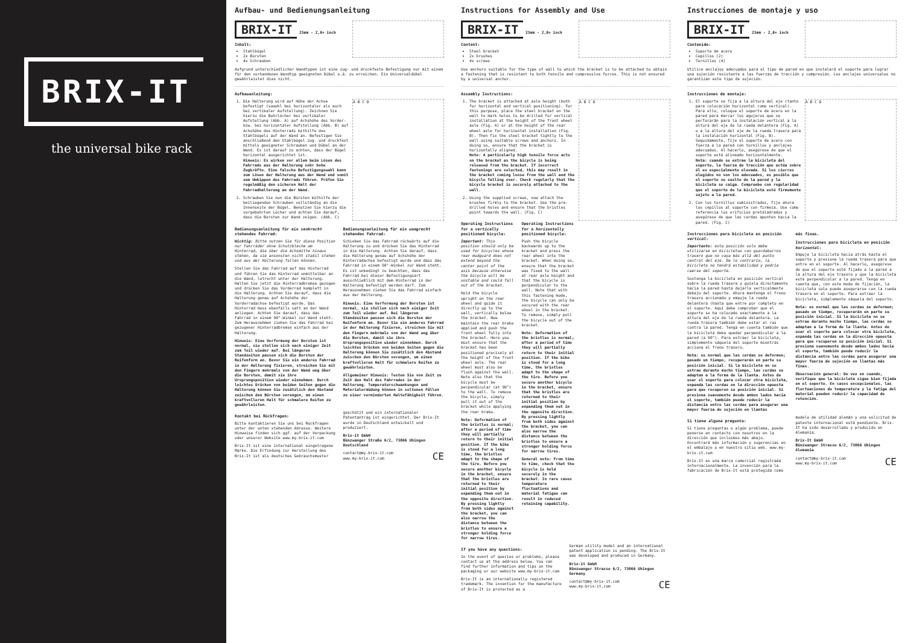BRIX-IT
the universal bike rack
Aufbau- und Bedienungsanleitung
BRIX-IT 25mm - 2,8+ inch
Inhalt:
Stahlbügel
2x Bürsten
4x Schrauben
Aufgrund unterschiedlicher Wandtypen ist eine zug- und druckfeste Befestigung nur mit einem für den vorhandenen Wandtyp geeigneten Dübel o.ä. zu erreichen. Ein Universaldübel gewährleistet dies nicht.
Aufbauanleitung:
A B C D
1. Die Halterung wird auf Höhe der Achse befestigt (sowohl bei horizontaler als auch bei vertikaler Aufstellung). Zeichnen Sie hierzu die Bohrlöcher bei vertikaler Aufstellung (Abb. A) auf Achshöhe des Vorder- bzw. bei horizontaler Aufstellung (Abb. B) auf Achshöhe des Hinterrads mithilfe des Stahlbügels auf der Wand an. Befestigen Sie anschließend den Stahlbügel zug- und druckfest mittels geeigneter Schrauben und Dübel an der Wand. Es ist darauf zu achten, dass der Bügel horizontal ausgerichtet ist.
Hinweis: Es wirken vor allem beim Lösen des Fahrrads aus der Halterung sehr hohe Zugkräfte. Eine falsche Befestigungswahl kann zum Lösen der Halterung aus der Wand und somit zum Umkippen des Fahrrads führen. Prüfen Sie regelmäßig den sicheren Halt der Fahrradhalterung an der Wand.
2. Schrauben Sie nun die Bürsten mithilfe der beiliegenden Schrauben vollständig an die Innenseite der Bügel. Benutzen Sie hierzu die vorgebohrten Löcher und achten Sie darauf, dass die Borsten zur Wand zeigen. (Abb. C)
Bedienungsanleitung für ein senkrecht stehendes Fahrrad:
Wichtig: Bitte nutzen Sie für diese Position nur Fahrräder ohne Schutzbleche am Hinterrad, die über die Achsmitte hinaus stehen, da sie ansonsten nicht stabil stehen und aus der Halterung fallen können.
Stellen Sie das Fahrrad auf das Hinterrad und führen Sie das Hinterrad unmittelbar an die Wand, lotrecht unter der Halterung. Halten Sie jetzt die Hinterradbremse gezogen und drücken Sie das Vorderrad komplett in die Halterung. Achten Sie darauf, dass die Halterung genau auf Achshöhe der Vorderradachse befestigt wurde. Das Hinterrad muss ebenfalls satt an der Wand anliegen. Achten Sie darauf, dass das Fahrrad in einem 90°-Winkel zur Wand steht. Zum Herausnehmen ziehen Sie das Fahrrad bei gezogener Hinterradbremse einfach aus der Halterung.
Hinweis: Eine Verformung der Borsten ist normal, sie stellen sich nach einiger Zeit zum Teil wieder auf. Bei längeren Standzeiten passen sich die Borsten der Reifenform an. Bevor Sie ein anderes Fahrrad in der Halterung fixieren, streichen Sie mit den Fingern mehrmals von der Wand weg über die Borsten, damit sie ihre Ursprungsposition wieder einnehmen. Durch leichtes Drücken von beiden Seiten gegen die Halterung können Sie zusätzlich den Abstand zwischen den Bürsten verengen, um einen kraftvolleren Halt für schmalere Reifen zu gewährleisten.
Bedienungsanleitung für ein waagrecht stehendes Fahrrad:
Schieben Sie das Fahrrad rückwärts auf die Halterung zu und drücken Sie das Hinterrad in die Halterung. Achten Sie darauf, dass die Halterung genau auf Achshöhe der Hinterradachse befestigt wurde und dass das Fahrrad in einem 90°-Winkel zur Wand steht. Es ist unbedingt zu beachten, dass das Fahrrad bei dieser Befestigungsart ausschließlich mit dem Hinterrad in der Halterung befestigt werden darf. Zum Herausnehmen ziehen Sie das Fahrrad einfach aus der Halterung.
Hinweis: Eine Verformung der Borsten ist normal, sie stellen sich nach einiger Zeit zum Teil wieder auf. Bei längeren Standzeiten passen sich die Borsten der Reifenform an. Bevor Sie ein anderes Fahrrad in der Halterung fixieren, streichen Sie mit den Fingern mehrmals von der Wand weg über die Borsten, damit sie ihre Ursprungsposition wieder einnehmen. Durch leichtes Drücken von beiden Seiten gegen die Halterung können Sie zusätzlich den Abstand zwischen den Bürsten verengen, um einen kraftvolleren Halt für schmalere Reifen zu gewährleisten.
Allgemeiner Hinweis: Testen Sie von Zeit zu Zeit den Halt des Fahrrades in der Halterung. Temperaturschwankungen und Materialermüdung können in seltenen Fällen zu einer verminderten Haltefähigkeit führen.
Kontakt bei Rückfragen:
Bitte kontaktieren Sie uns bei Rückfragen unter der unten stehenden Adresse. Weitere Hinweise finden sich ggf. auf der Verpackung oder unserer Website www.my-brix-it.com
Brix-It ist eine international eingetragene Marke. Die Erfindung zur Herstellung des Brix-It ist als deutsches Gebrauchsmuster
geschützt und ein internationaler Patentantrag ist eingerichtet. Der Brix-It wurde in Deutschland entwickelt und produziert.
Brix-it GmbH
Bünzwanger Straße 6/2, 73066 Uhingen Deutschland
CE
contact@my-brix-it.com
www.my-brix-it.com
Instructions for Assembly and Use
BRIX-IT 25mm - 2,8+ inch
Content:
Steel bracket
2x brushes
4x screws
Use anchors suitable for the type of wall to which the bracket is to be attached to obtain a fastening that is resistant to both tensile and compressive forces. This is not ensured by a universal anchor.
Assembly Instructions:
A B C D
1. The bracket is attached at axle height (both for horizontal and vertical positioning). For this purpose, place the steel bracket on the wall to mark holes to be drilled for vertical installation at the height of the front wheel axle (Fig. A) or at the height of the rear wheel axle for horizontal installation (Fig. B). Then fix the steel bracket tightly to the wall using suitable screws and anchors. In doing so, ensure that the bracket is horizontally aligned.
Note: A particularly high tensile force acts on the bracket as the bicycle is being released from the bracket. If incorrect fastenings are selected, this may result in the bracket coming loose from the wall and the bicycle falling over. Check regularly that the bicycle bracket is securely attached to the wall.
2. Using the supplied screws, now attach the brushes firmly to the bracket. Use the pre-drilled holes and ensure that the bristles point towards the wall. (Fig. C)
Operating Instructions for a vertically positioned bicycle:
Important: This position should only be used for bicycles whose rear mudguard does not extend beyond the center point of the axis because otherwise the bicycle will be unstable and could fall out of the bracket.
Hold the bicycle upright on the rear wheel and guide it directly up to the wall, vertically below the bracket. Now maintain the rear brake applied and push the front wheel fully into the bracket. Here you must ensure that the bracket has been positioned precisely at the height of the front wheel axle. The rear wheel must also be flush against the wall. Note also that the bicycle must be perpendicular (at 90°) to the wall. To remove the bicycle, simply pull it out of the bracket while applying the rear brake.
Note: Deformation of the bristles is normal; after a period of time they will partially return to their initial position. If the bike is stood for a long time, the bristles adapt to the shape of the tire. Before you secure another bicycle in the bracket, ensure that the bristles are returned to their initial position by expanding them out in the opposite direction. By pressing lightly from both sides against the bracket, you can also narrow the distance between the bristles to ensure a stronger holding force for narrow tires.
Operating Instructions for a horizontally positioned bicycle:
Push the bicycle backwards up to the bracket and press the rear wheel into the bracket. When doing so, ensure that the bracket was fixed to the wall at rear axle height and that the bicycle is perpendicular to the wall. Note that with this fastening mode, the bicycle can only be secured with the rear wheel in the bracket. To remove, simply pull the bicycle out of the bracket.
Note: Deformation of the bristles is normal; after a period of time they will partially return to their initial position. If the bike is stood for a long time, the bristles adapt to the shape of the tire. Before you secure another bicycle in the bracket, ensure that the bristles are returned to their initial position by expanding them out in the opposite direction. By pressing lightly from both sides against the bracket, you can also narrow the distance between the bristles to ensure a stronger holding force for narrow tires.
General note: From time to time, check that the bicycle is held securely in the bracket. In rare cases temperature fluctuations and material fatigue can result in reduced retaining capability.
If you have any questions:
In the event of queries or problems, please contact us at the address below. You can find further information and tips on the packaging or our website www.my-brix-it.com
Brix-It is an internationally registered trademark. The invention for the manufacture of Brix-It is protected as a
German utility model and an international patent application is pending. The Brix-It was developed and produced in Germany.
Brix-it GmbH
Bünzwanger Strasse 6/2, 73066 Uhingen Germany
CE
contact@my-brix-it.com
www.my-brix-it.com
Instrucciones de montaje y uso
BRIX-IT 25mm - 2,8+ inch
Contenido:
Soporte de acero
Cepillos (2)
Tornillos (4)
Utilice anclajes adecuados para el tipo de pared en que instalará el soporte para lograr una sujeción resistente a las fuerzas de tracción y compresión. Los anclajes universales no garantizan este tipo de sujeción.
Instrucciones de montaje:
A B C D
1. El soporte se fija a la altura del eje (tanto para colocación horizontal como vertical). Para ello, coloque el soporte de acero en la pared para marcar los agujeros que se perforarán para la instalación vertical a la altura del eje de la rueda delantera (Fig. A) o a la altura del eje de la rueda trasera para la instalación horizontal (Fig. B). Seguidamente, fije el soporte de acero con fuerza a la pared con tornillos y anclajes adecuados. Al hacerlo, asegúrese de que el soporte esté alineado horizontalmente.
Nota: cuando se extrae la bicicleta del soporte, la fuerza de tracción que actúa sobre él es especialmente elevada. Si los cierres elegidos no son los adecuados, es posible que el soporte se suelte de la pared y la bicicleta se caiga. Compruebe con regularidad que el soporte de la bicicleta esté firmemente sujeto a la pared.
2. Con los tornillos suministrados, fije ahora los cepillos al soporte con firmeza. Use como referencia los orificios pretaladrados y asegúrese de que las cerdas apunten hacia la pared. (Fig. C)
Instrucciones para bicicleta en posición vertical:
Importante: esta posición solo debe utilizarse en bicicletas con guardabarros trasero que no vaya más allá del punto central del eje. De lo contrario, la bicicleta no tendrá estabilidad y podría caerse del soporte.
Sostenga la bicicleta en posición vertical sobre la rueda trasera y guíela directamente hacia la pared hasta dejarla verticalmente debajo del soporte. Ahora mantenga el freno trasero accionado y empuje la rueda delantera (hasta que entre por completo en el soporte. Aquí debe comprobar que el soporte se ha colocado exactamente a la altura del eje de la rueda delantera. La rueda trasera también debe estar al ras contra la pared. Tenga en cuenta también que la bicicleta debe quedar perpendicular a la pared (a 90°). Para extraer la bicicleta, simplemente sáquela del soporte mientras acciona el freno trasero.
Nota: es normal que las cerdas se deformen; pasado un tiempo, recuperarán en parte su posición inicial. Si la bicicleta no se extrae durante mucho tiempo, las cerdas se adaptan a la forma de la llanta. Antes de usar el soporte para colocar otra bicicleta, expanda las cerdas en la dirección opuesta para que recuperen su posición inicial. Si presiona suavemente desde ambos lados hacia el soporte, también puede reducir la distancia entre las cerdas para asegurar una mayor fuerza de sujeción en llantas
más finas.
Instrucciones para bicicleta en posición horizontal:
Empuje la bicicleta hacia atrás hasta el soporte y presione la rueda trasera para que entre en el soporte. Al hacerlo, asegúrese de que el soporte esté fijado a la pared a la altura del eje trasero y que la bicicleta esté perpendicular a la pared. Tenga en cuenta que, con este modo de fijación, la bicicleta solo puede asegurarse con la rueda trasera en el soporte. Para extraer la bicicleta, simplemente sáquela del soporte.
Nota: es normal que las cerdas se deformen; pasado un tiempo, recuperarán en parte su posición inicial. Si la bicicleta no se extrae durante mucho tiempo, las cerdas se adaptan a la forma de la llanta. Antes de usar el soporte para colocar otra bicicleta, expanda las cerdas en la dirección opuesta para que recuperen su posición inicial. Si presiona suavemente desde ambos lados hacia el soporte, también puede reducir la distancia entre las cerdas para asegurar una mayor fuerza de sujeción en llantas más finas.
Observación general: De vez en cuando, verifique que la bicicleta sigue bien fijada en el soporte. En casos excepcionales, las fluctuaciones de temperatura y la fatiga del material pueden reducir la capacidad de retención.
Si tiene alguna pregunta:
Si tiene preguntas o algún problema, puede ponerse en contacto con nosotros en la dirección que incluimos más abajo. Encontrará más información y sugerencias en el embalaje o en nuestro sitio web. www.my-brix-it.com
Brix-It es una marca comercial registrada internacionalmente. La invención para la fabricación de Brix-It está protegida como
modelo de utilidad alemán y una solicitud de patente internacional está pendiente. Brix-It ha sido desarrollado y producido en Alemania.
Brix-It GmbH
Bünzwanger Strasse 6/2, 73066 Uhingen Alemania
CE
contact@my-brix-it.com
www.my-brix-it.com